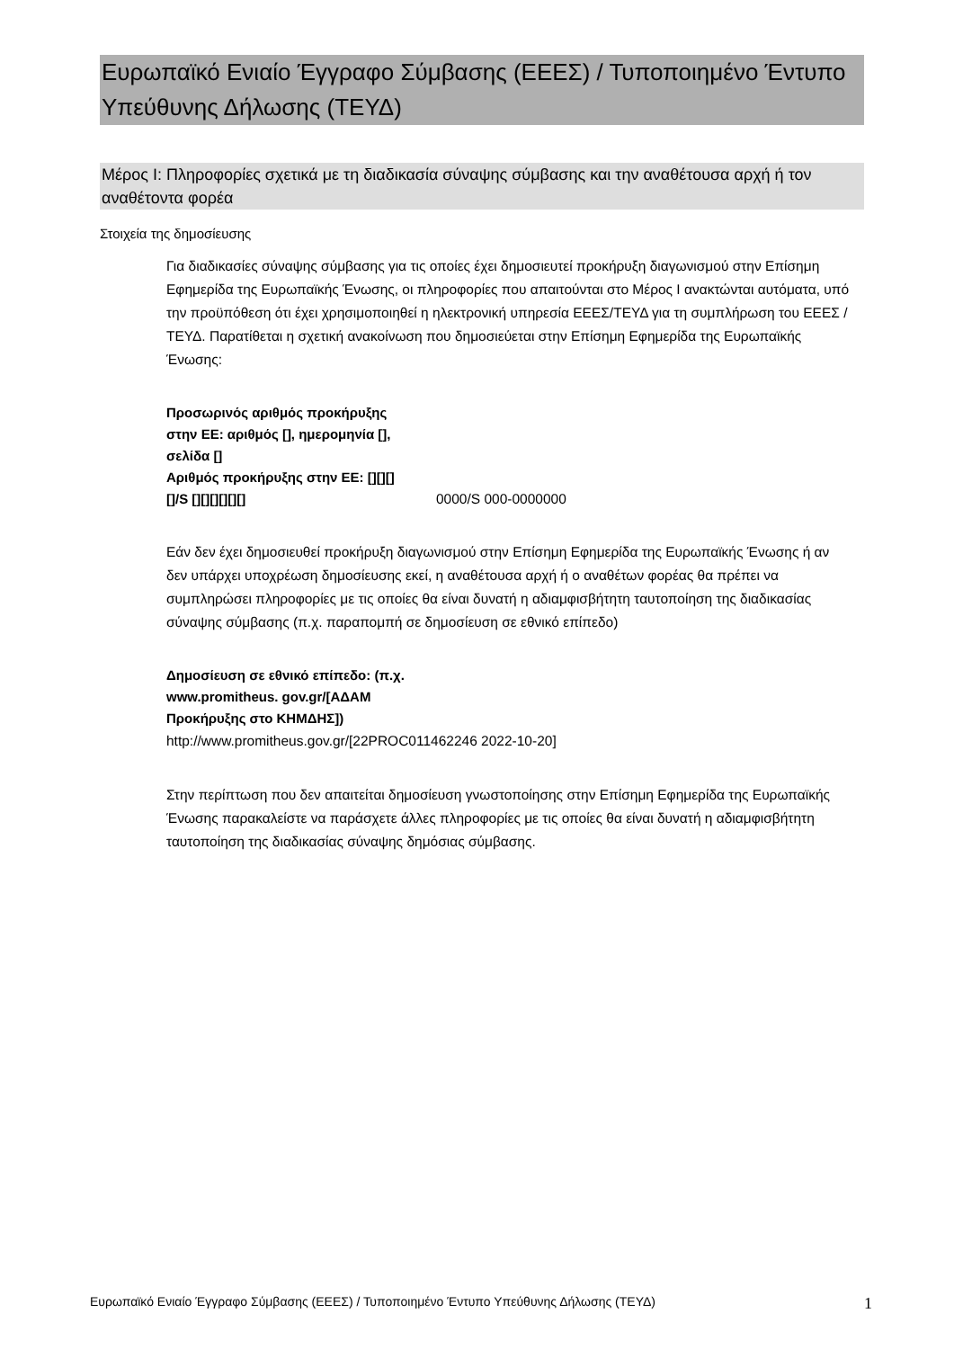Ευρωπαϊκό Ενιαίο Έγγραφο Σύμβασης (ΕΕΕΣ) / Τυποποιημένο Έντυπο Υπεύθυνης Δήλωσης (ΤΕΥΔ)
Μέρος I: Πληροφορίες σχετικά με τη διαδικασία σύναψης σύμβασης και την αναθέτουσα αρχή ή τον αναθέτοντα φορέα
Στοιχεία της δημοσίευσης
Για διαδικασίες σύναψης σύμβασης για τις οποίες έχει δημοσιευτεί προκήρυξη διαγωνισμού στην Επίσημη Εφημερίδα της Ευρωπαϊκής Ένωσης, οι πληροφορίες που απαιτούνται στο Μέρος I ανακτώνται αυτόματα, υπό την προϋπόθεση ότι έχει χρησιμοποιηθεί η ηλεκτρονική υπηρεσία ΕΕΕΣ/ΤΕΥΔ για τη συμπλήρωση του ΕΕΕΣ /ΤΕΥΔ. Παρατίθεται η σχετική ανακοίνωση που δημοσιεύεται στην Επίσημη Εφημερίδα της Ευρωπαϊκής Ένωσης:
Προσωρινός αριθμός προκήρυξης στην ΕΕ: αριθμός [], ημερομηνία [], σελίδα []
Αριθμός προκήρυξης στην ΕΕ: [][][][]/S [][][][][][]
0000/S 000-0000000
Εάν δεν έχει δημοσιευθεί προκήρυξη διαγωνισμού στην Επίσημη Εφημερίδα της Ευρωπαϊκής Ένωσης ή αν δεν υπάρχει υποχρέωση δημοσίευσης εκεί, η αναθέτουσα αρχή ή ο αναθέτων φορέας θα πρέπει να συμπληρώσει πληροφορίες με τις οποίες θα είναι δυνατή η αδιαμφισβήτητη ταυτοποίηση της διαδικασίας σύναψης σύμβασης (π.χ. παραπομπή σε δημοσίευση σε εθνικό επίπεδο)
Δημοσίευση σε εθνικό επίπεδο: (π.χ. www.promitheus. gov.gr/[ΑΔΑΜ Προκήρυξης στο ΚΗΜΔΗΣ])
http://www.promitheus.gov.gr/[22PROC011462246 2022-10-20]
Στην περίπτωση που δεν απαιτείται δημοσίευση γνωστοποίησης στην Επίσημη Εφημερίδα της Ευρωπαϊκής Ένωσης παρακαλείστε να παράσχετε άλλες πληροφορίες με τις οποίες θα είναι δυνατή η αδιαμφισβήτητη ταυτοποίηση της διαδικασίας σύναψης δημόσιας σύμβασης.
Ευρωπαϊκό Ενιαίο Έγγραφο Σύμβασης (ΕΕΕΣ) / Τυποποιημένο Έντυπο Υπεύθυνης Δήλωσης (ΤΕΥΔ) 1